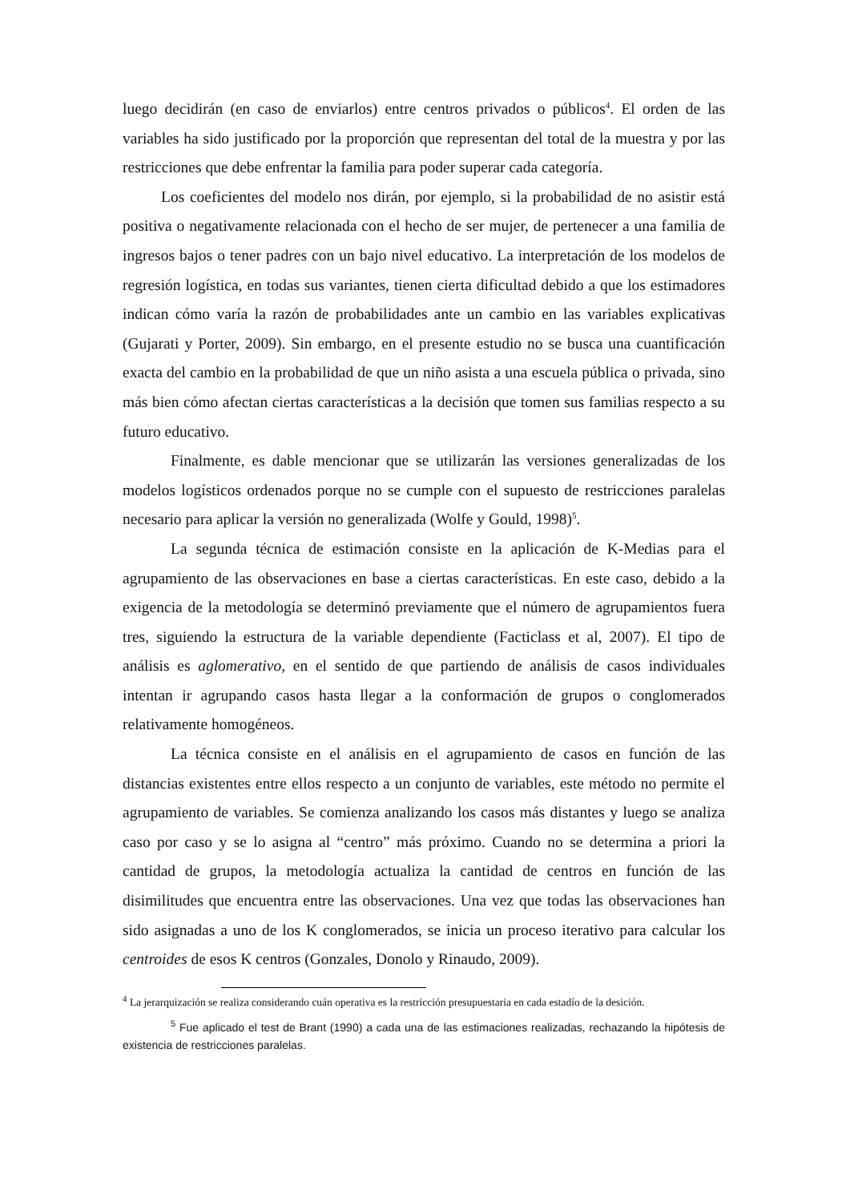luego decidirán (en caso de enviarlos) entre centros privados o públicos<sup>4</sup>. El orden de las variables ha sido justificado por la proporción que representan del total de la muestra y por las restricciones que debe enfrentar la familia para poder superar cada categoría.
Los coeficientes del modelo nos dirán, por ejemplo, si la probabilidad de no asistir está positiva o negativamente relacionada con el hecho de ser mujer, de pertenecer a una familia de ingresos bajos o tener padres con un bajo nivel educativo. La interpretación de los modelos de regresión logística, en todas sus variantes, tienen cierta dificultad debido a que los estimadores indican cómo varía la razón de probabilidades ante un cambio en las variables explicativas (Gujarati y Porter, 2009). Sin embargo, en el presente estudio no se busca una cuantificación exacta del cambio en la probabilidad de que un niño asista a una escuela pública o privada, sino más bien cómo afectan ciertas características a la decisión que tomen sus familias respecto a su futuro educativo.
Finalmente, es dable mencionar que se utilizarán las versiones generalizadas de los modelos logísticos ordenados porque no se cumple con el supuesto de restricciones paralelas necesario para aplicar la versión no generalizada (Wolfe y Gould, 1998)<sup>5</sup>.
La segunda técnica de estimación consiste en la aplicación de K-Medias para el agrupamiento de las observaciones en base a ciertas características. En este caso, debido a la exigencia de la metodología se determinó previamente que el número de agrupamientos fuera tres, siguiendo la estructura de la variable dependiente (Facticlass et al, 2007). El tipo de análisis es aglomerativo, en el sentido de que partiendo de análisis de casos individuales intentan ir agrupando casos hasta llegar a la conformación de grupos o conglomerados relativamente homogéneos.
La técnica consiste en el análisis en el agrupamiento de casos en función de las distancias existentes entre ellos respecto a un conjunto de variables, este método no permite el agrupamiento de variables. Se comienza analizando los casos más distantes y luego se analiza caso por caso y se lo asigna al “centro” más próximo. Cuando no se determina a priori la cantidad de grupos, la metodología actualiza la cantidad de centros en función de las disimilitudes que encuentra entre las observaciones. Una vez que todas las observaciones han sido asignadas a uno de los K conglomerados, se inicia un proceso iterativo para calcular los centroides de esos K centros (Gonzales, Donolo y Rinaudo, 2009).
<sup>4</sup> La jerarquización se realiza considerando cuán operativa es la restricción presupuestaria en cada estadío de la desición.
<sup>5</sup> Fue aplicado el test de Brant (1990) a cada una de las estimaciones realizadas, rechazando la hipótesis de existencia de restricciones paralelas.